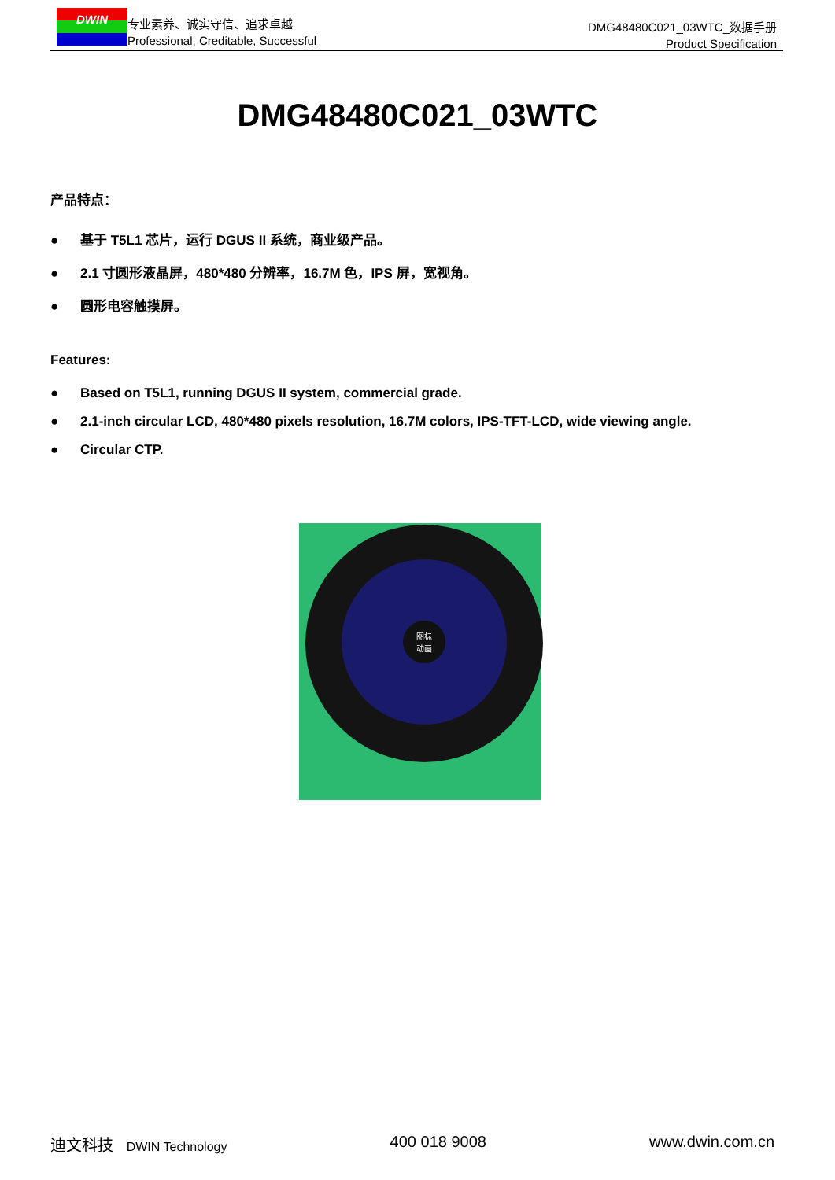DWIN
专业素养、诚实守信、追求卓越
Professional, Creditable, Successful
DMG48480C021_03WTC_数据手册
Product Specification
DMG48480C021_03WTC
产品特点：
● 基于 T5L1 芯片，运行 DGUS II 系统，商业级产品。
● 2.1 寸圆形液晶屏，480*480 分辨率，16.7M 色，IPS 屏，宽视角。
● 圆形电容触摸屏。
Features:
● Based on T5L1, running DGUS II system, commercial grade.
● 2.1-inch circular LCD, 480*480 pixels resolution, 16.7M colors, IPS-TFT-LCD, wide viewing angle.
● Circular CTP.
图标
动画
迪文科技 DWIN Technology
400 018 9008 www.dwin.com.cn